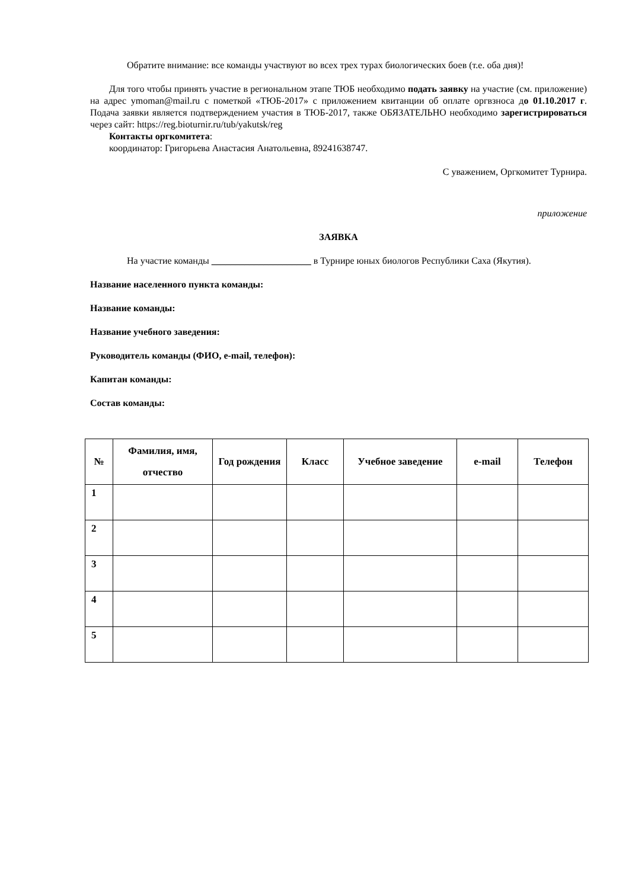Обратите внимание: все команды участвуют во всех трех турах биологических боев (т.е. оба дня)!
Для того чтобы принять участие в региональном этапе ТЮБ необходимо подать заявку на участие (см. приложение) на адрес ymoman@mail.ru с пометкой «ТЮБ-2017» с приложением квитанции об оплате оргвзноса до 01.10.2017 г. Подача заявки является подтверждением участия в ТЮБ-2017, также ОБЯЗАТЕЛЬНО необходимо зарегистрироваться через сайт: https://reg.bioturnir.ru/tub/yakutsk/reg
Контакты оргкомитета:
координатор: Григорьева Анастасия Анатольевна, 89241638747.
С уважением, Оргкомитет Турнира.
приложение
ЗАЯВКА
На участие команды _____________________ в Турнире юных биологов Республики Саха (Якутия).
Название населенного пункта команды:
Название команды:
Название учебного заведения:
Руководитель команды (ФИО, e-mail, телефон):
Капитан команды:
Состав команды:
| № | Фамилия, имя, отчество | Год рождения | Класс | Учебное заведение | e-mail | Телефон |
| --- | --- | --- | --- | --- | --- | --- |
| 1 | | | | | | |
| 2 | | | | | | |
| 3 | | | | | | |
| 4 | | | | | | |
| 5 | | | | | | |